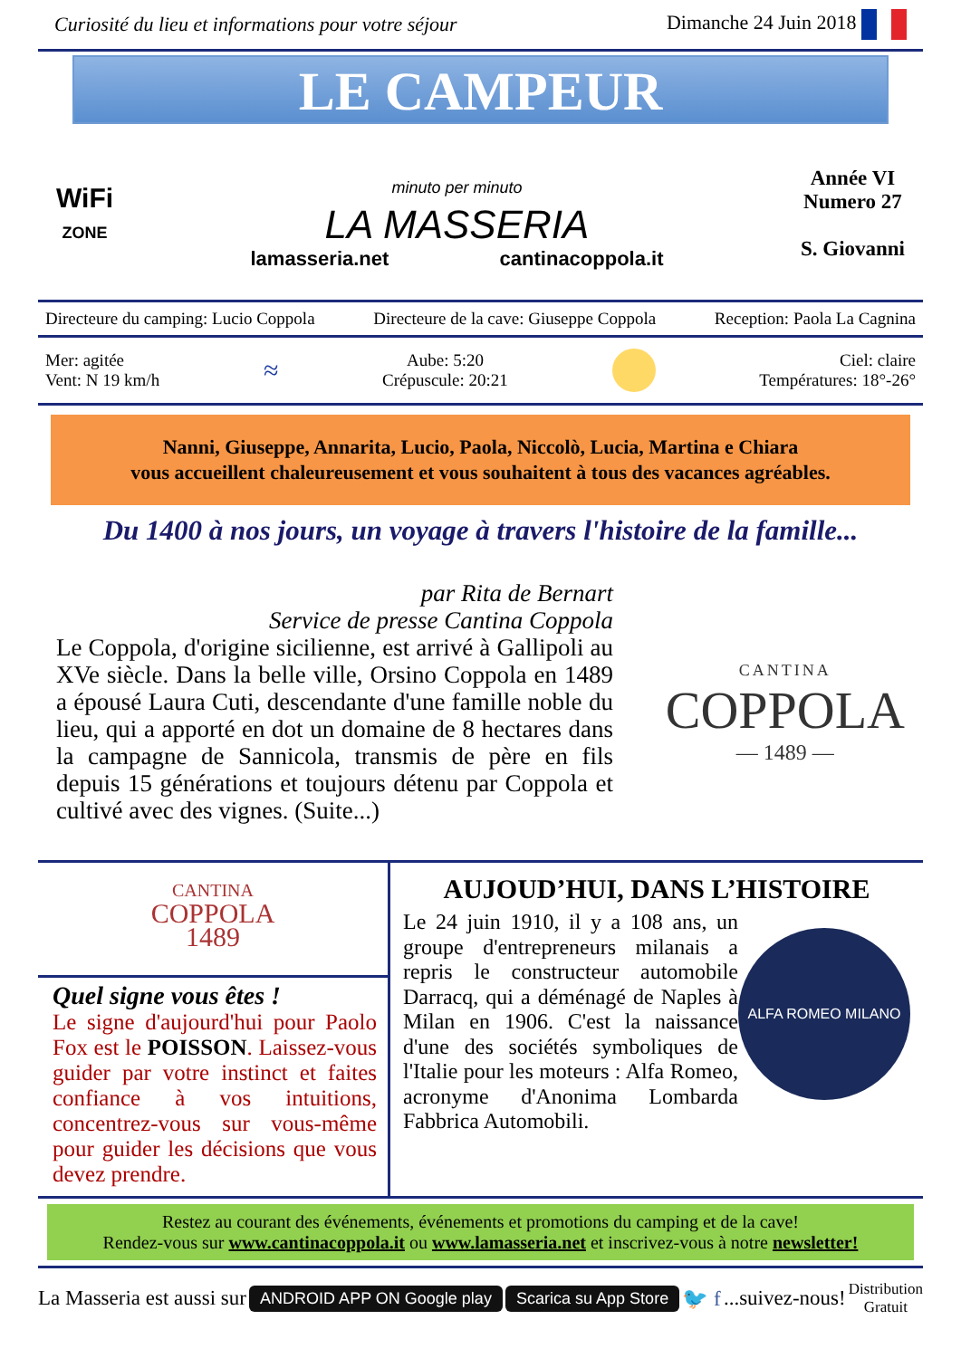Curiosité du lieu et informations pour votre séjour Dimanche 24 Juin 2018
LE CAMPEUR
WiFi
ZONE
minuto per minuto
LA MASSERIA
lamasseria.net cantinacoppola.it
Année VI
Numero 27
S. Giovanni
Directeure du camping: Lucio Coppola Directeure de la cave: Giuseppe Coppola Reception: Paola La Cagnina
Mer: agitée
Vent: N 19 km/h ≈ Aube: 5:20
Crépuscule: 20:21 Ciel: claire
Températures: 18°-26°
Nanni, Giuseppe, Annarita, Lucio, Paola, Niccolò, Lucia, Martina e Chiara
vous accueillent chaleureusement et vous souhaitent à tous des vacances agréables.
Du 1400 à nos jours, un voyage à travers l'histoire de la famille...
par Rita de Bernart
Service de presse Cantina Coppola
Le Coppola, d'origine sicilienne, est arrivé à Gallipoli au XVe siècle. Dans la belle ville, Orsino Coppola en 1489 a épousé Laura Cuti, descendante d'une famille noble du lieu, qui a apporté en dot un domaine de 8 hectares dans la campagne de Sannicola, transmis de père en fils depuis 15 générations et toujours détenu par Coppola et cultivé avec des vignes. (Suite...)
CANTINA
COPPOLA
— 1489 —
CANTINA
COPPOLA
1489
Quel signe vous êtes !
Le signe d'aujourd'hui pour Paolo Fox est le POISSON. Laissez-vous guider par votre instinct et faites confiance à vos intuitions, concentrez-vous sur vous-même pour guider les décisions que vous devez prendre.
AUJOUD’HUI, DANS L’HISTOIRE
Le 24 juin 1910, il y a 108 ans, un groupe d'entrepreneurs milanais a repris le constructeur automobile Darracq, qui a déménagé de Naples à Milan en 1906. C'est la naissance d'une des sociétés symboliques de l'Italie pour les moteurs : Alfa Romeo, acronyme d'Anonima Lombarda Fabbrica Automobili.
ALFA ROMEO MILANO
Restez au courant des événements, événements et promotions du camping et de la cave!
Rendez-vous sur www.cantinacoppola.it ou www.lamasseria.net et inscrivez-vous à notre newsletter!
La Masseria est aussi sur ANDROID APP ON Google play Scarica su App Store 🐦 f...suivez-nous! Distribution
Gratuit